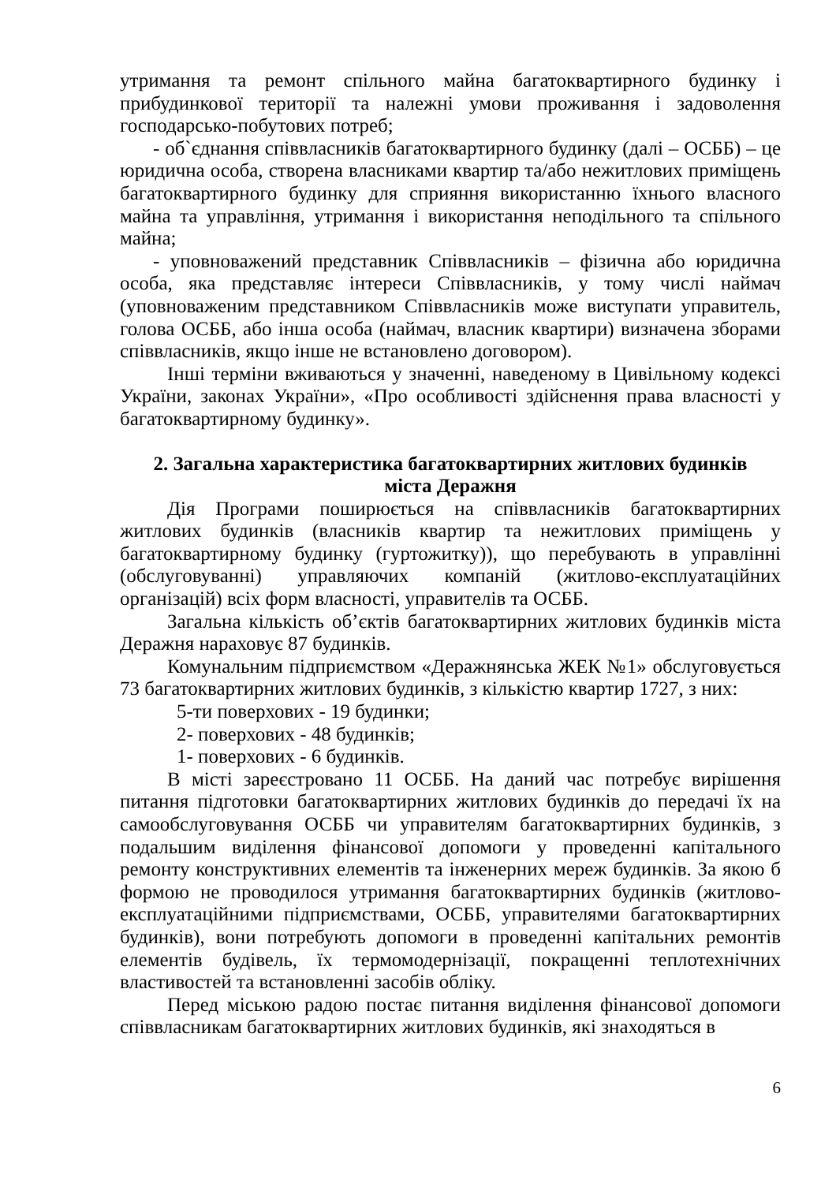утримання та ремонт спільного майна багатоквартирного будинку і прибудинкової території та належні умови проживання і задоволення господарсько-побутових потреб;
- об`єднання співвласників багатоквартирного будинку (далі – ОСББ) – це юридична особа, створена власниками квартир та/або нежитлових приміщень багатоквартирного будинку для сприяння використанню їхнього власного майна та управління, утримання і використання неподільного та спільного майна;
- уповноважений представник Співвласників – фізична або юридична особа, яка представляє інтереси Співвласників, у тому числі наймач (уповноваженим представником Співвласників може виступати управитель, голова ОСББ, або інша особа (наймач, власник квартири) визначена зборами співвласників, якщо інше не встановлено договором).
Інші терміни вживаються у значенні, наведеному в Цивільному кодексі України, законах України», «Про особливості здійснення права власності у багатоквартирному будинку».
2. Загальна характеристика багатоквартирних житлових будинків
міста Деражня
Дія Програми поширюється на співвласників багатоквартирних житлових будинків (власників квартир та нежитлових приміщень у багатоквартирному будинку (гуртожитку)), що перебувають в управлінні (обслуговуванні) управляючих компаній (житлово-експлуатаційних організацій) всіх форм власності, управителів та ОСББ.
Загальна кількість об’єктів багатоквартирних житлових будинків міста Деражня нараховує 87 будинків.
Комунальним підприємством «Деражнянська ЖЕК №1» обслуговується 73 багатоквартирних житлових будинків, з кількістю квартир 1727, з них:
5-ти поверхових - 19 будинки;
2- поверхових - 48 будинків;
1- поверхових - 6 будинків.
В місті зареєстровано 11 ОСББ. На даний час потребує вирішення питання підготовки багатоквартирних житлових будинків до передачі їх на самообслуговування ОСББ чи управителям багатоквартирних будинків, з подальшим виділення фінансової допомоги у проведенні капітального ремонту конструктивних елементів та інженерних мереж будинків. За якою б формою не проводилося утримання багатоквартирних будинків (житлово-експлуатаційними підприємствами, ОСББ, управителями багатоквартирних будинків), вони потребують допомоги в проведенні капітальних ремонтів елементів будівель, їх термомодернізації, покращенні теплотехнічних властивостей та встановленні засобів обліку.
Перед міською радою постає питання виділення фінансової допомоги співвласникам багатоквартирних житлових будинків, які знаходяться в
6